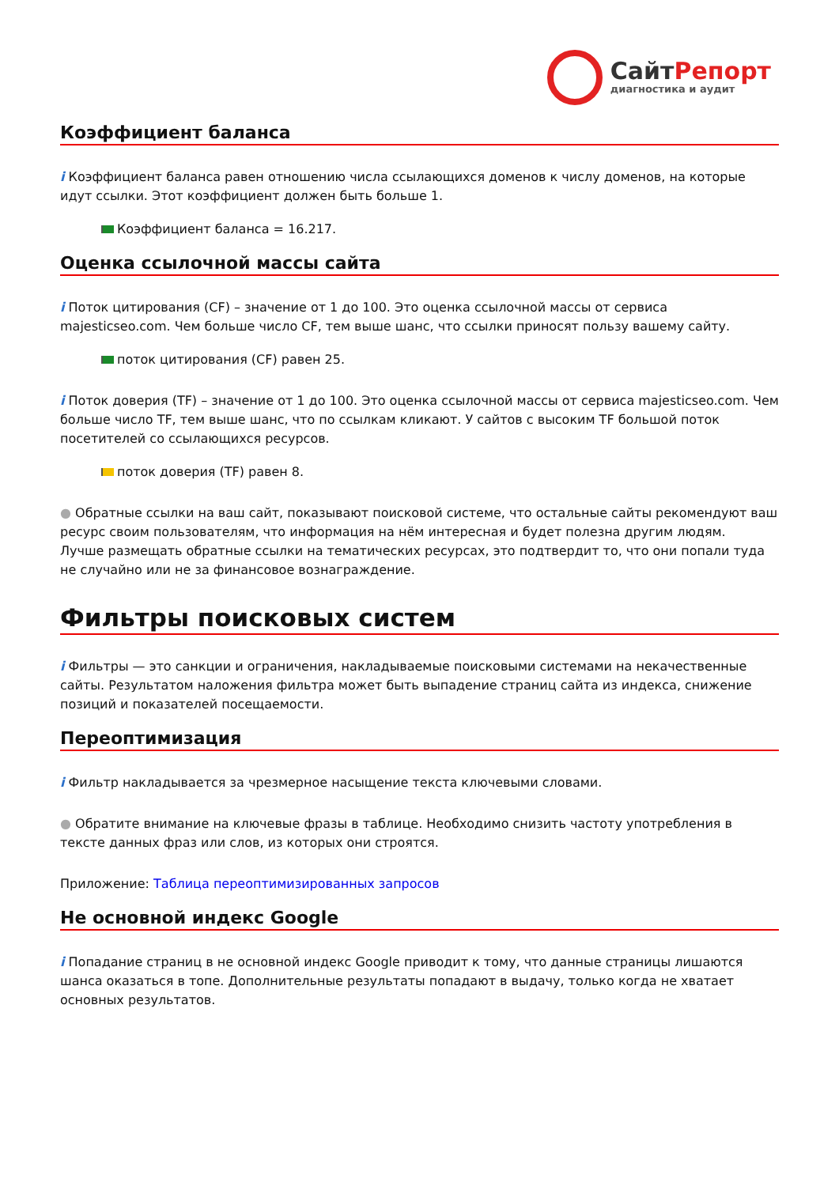СайтРепорт
диагностика и аудит
Коэффициент баланса
i Коэффициент баланса равен отношению числа ссылающихся доменов к числу доменов, на которые идут ссылки. Этот коэффициент должен быть больше 1.
Коэффициент баланса = 16.217.
Оценка ссылочной массы сайта
i Поток цитирования (CF) – значение от 1 до 100. Это оценка ссылочной массы от сервиса majesticseo.com. Чем больше число CF, тем выше шанс, что ссылки приносят пользу вашему сайту.
поток цитирования (CF) равен 25.
i Поток доверия (TF) – значение от 1 до 100. Это оценка ссылочной массы от сервиса majesticseo.com. Чем больше число TF, тем выше шанс, что по ссылкам кликают. У сайтов с высоким TF большой поток посетителей со ссылающихся ресурсов.
поток доверия (TF) равен 8.
● Обратные ссылки на ваш сайт, показывают поисковой системе, что остальные сайты рекомендуют ваш ресурс своим пользователям, что информация на нём интересная и будет полезна другим людям.
Лучше размещать обратные ссылки на тематических ресурсах, это подтвердит то, что они попали туда не случайно или не за финансовое вознаграждение.
Фильтры поисковых систем
i Фильтры — это санкции и ограничения, накладываемые поисковыми системами на некачественные сайты. Результатом наложения фильтра может быть выпадение страниц сайта из индекса, снижение позиций и показателей посещаемости.
Переоптимизация
i Фильтр накладывается за чрезмерное насыщение текста ключевыми словами.
● Обратите внимание на ключевые фразы в таблице. Необходимо снизить частоту употребления в тексте данных фраз или слов, из которых они строятся.
Приложение: Таблица переоптимизированных запросов
Не основной индекс Google
i Попадание страниц в не основной индекс Google приводит к тому, что данные страницы лишаются шанса оказаться в топе. Дополнительные результаты попадают в выдачу, только когда не хватает основных результатов.